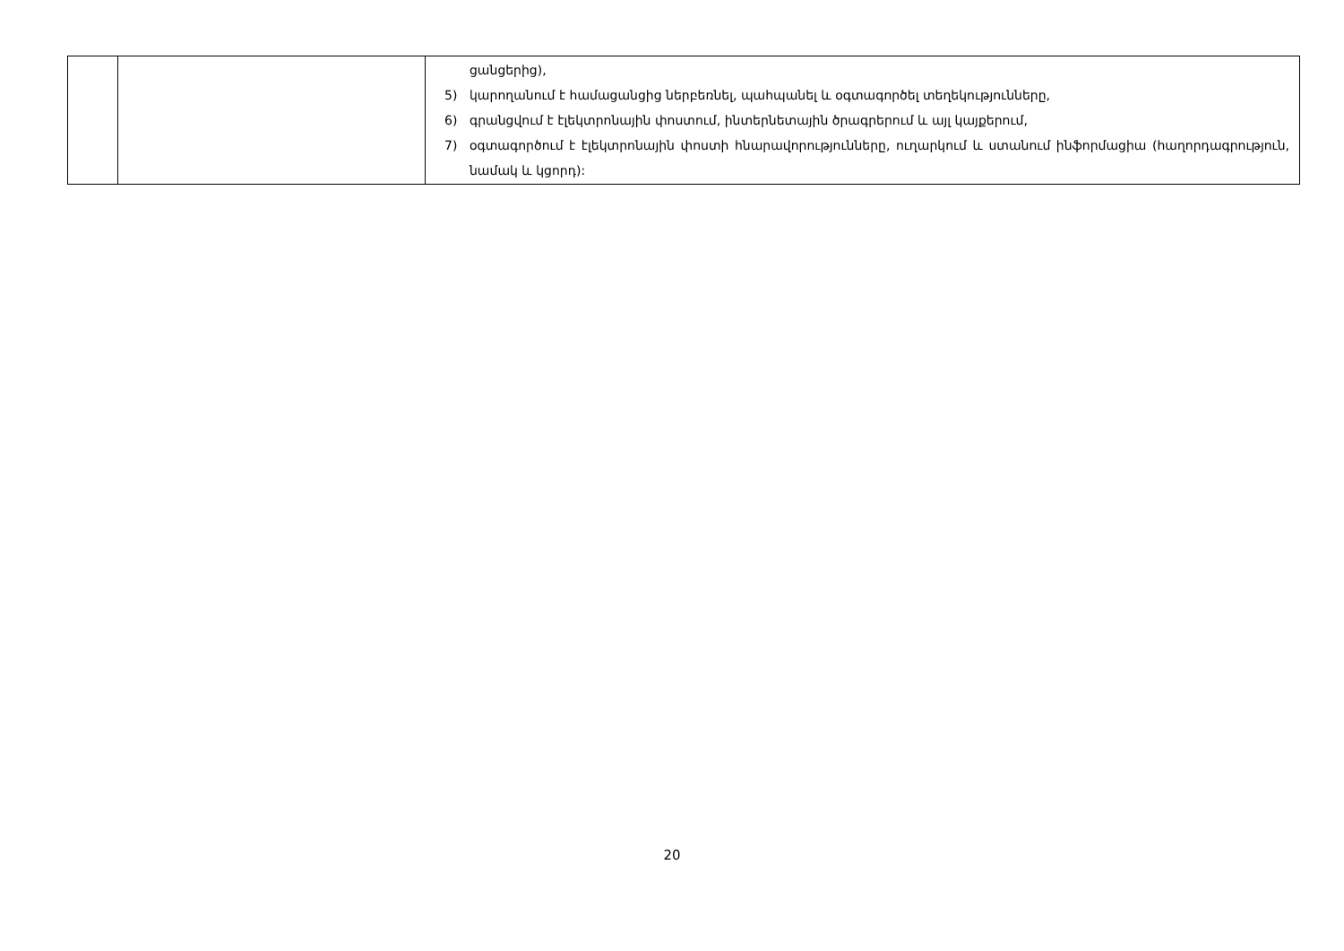| | | ցանցերից), 5) կարողանում է համացանցից ներբեռնել, պահպանել և օգտագործել տեղեկությունները, 6) գրանցվում է էլեկտրոնային փոստում, ինտերնետային ծրագրերում և այլ կայքերում, 7) օգտագործում է էլեկտրոնային փոստի հնարավորությունները, ուղարկում և ստանում ինֆորմացիա (հաղորդագրություն, նամակ և կցորդ): |
20